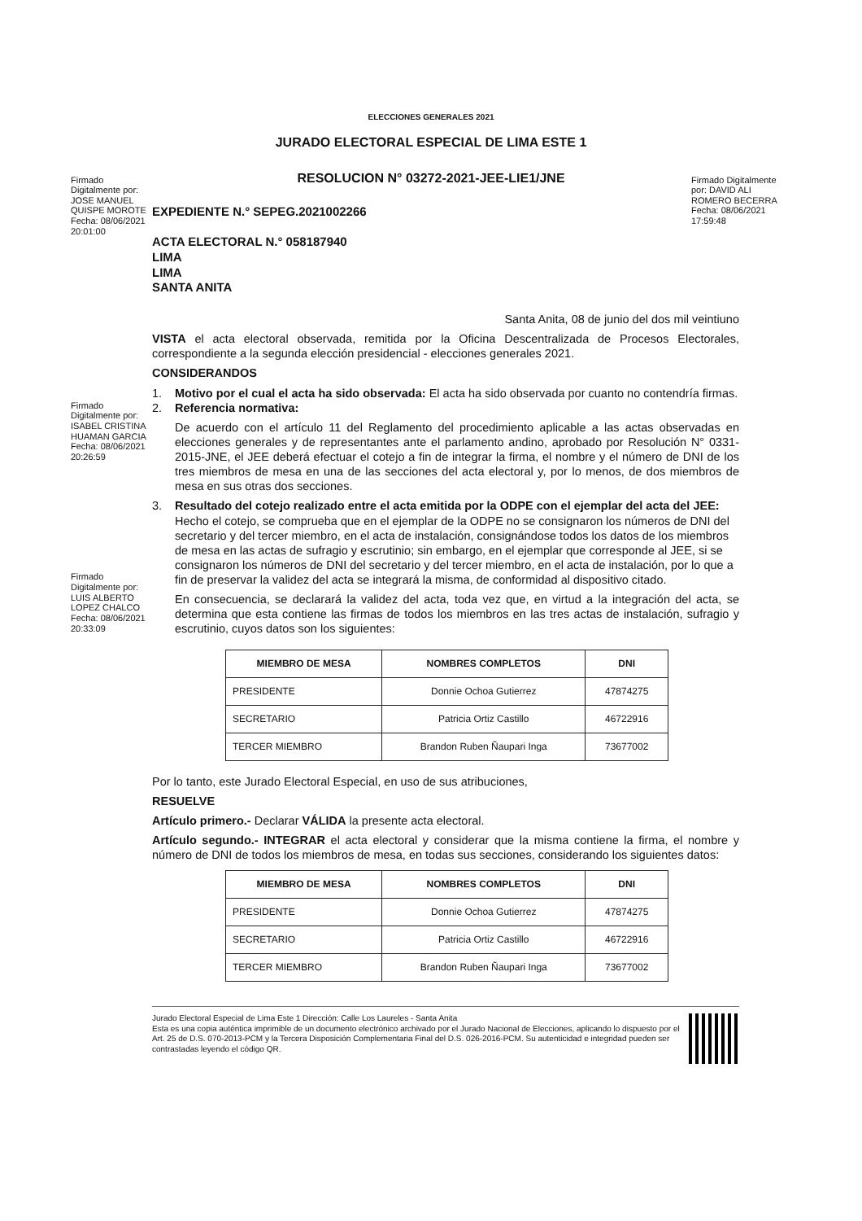ELECCIONES GENERALES 2021
JURADO ELECTORAL ESPECIAL DE LIMA ESTE 1
RESOLUCION N° 03272-2021-JEE-LIE1/JNE
Firmado Digitalmente por: JOSE MANUEL QUISPE MOROTE Fecha: 08/06/2021 20:01:00
EXPEDIENTE N.° SEPEG.2021002266
ACTA ELECTORAL N.° 058187940
LIMA
LIMA
SANTA ANITA
Firmado Digitalmente por: DAVID ALI ROMERO BECERRA Fecha: 08/06/2021 17:59:48
Santa Anita, 08 de junio del dos mil veintiuno
VISTA el acta electoral observada, remitida por la Oficina Descentralizada de Procesos Electorales, correspondiente a la segunda elección presidencial - elecciones generales 2021.
CONSIDERANDOS
1. Motivo por el cual el acta ha sido observada: El acta ha sido observada por cuanto no contendría firmas.
Firmado Digitalmente por: ISABEL CRISTINA HUAMAN GARCIA Fecha: 08/06/2021 20:26:59
2. Referencia normativa:
De acuerdo con el artículo 11 del Reglamento del procedimiento aplicable a las actas observadas en elecciones generales y de representantes ante el parlamento andino, aprobado por Resolución N° 0331-2015-JNE, el JEE deberá efectuar el cotejo a fin de integrar la firma, el nombre y el número de DNI de los tres miembros de mesa en una de las secciones del acta electoral y, por lo menos, de dos miembros de mesa en sus otras dos secciones.
Firmado Digitalmente por: LUIS ALBERTO LOPEZ CHALCO Fecha: 08/06/2021 20:33:09
3. Resultado del cotejo realizado entre el acta emitida por la ODPE con el ejemplar del acta del JEE: Hecho el cotejo, se comprueba que en el ejemplar de la ODPE no se consignaron los números de DNI del secretario y del tercer miembro, en el acta de instalación, consignándose todos los datos de los miembros de mesa en las actas de sufragio y escrutinio; sin embargo, en el ejemplar que corresponde al JEE, si se consignaron los números de DNI del secretario y del tercer miembro, en el acta de instalación, por lo que a fin de preservar la validez del acta se integrará la misma, de conformidad al dispositivo citado.
En consecuencia, se declarará la validez del acta, toda vez que, en virtud a la integración del acta, se determina que esta contiene las firmas de todos los miembros en las tres actas de instalación, sufragio y escrutinio, cuyos datos son los siguientes:
| MIEMBRO DE MESA | NOMBRES COMPLETOS | DNI |
| --- | --- | --- |
| PRESIDENTE | Donnie Ochoa Gutierrez | 47874275 |
| SECRETARIO | Patricia Ortiz Castillo | 46722916 |
| TERCER MIEMBRO | Brandon Ruben Ñaupari Inga | 73677002 |
Por lo tanto, este Jurado Electoral Especial, en uso de sus atribuciones,
RESUELVE
Artículo primero.- Declarar VÁLIDA la presente acta electoral.
Artículo segundo.- INTEGRAR el acta electoral y considerar que la misma contiene la firma, el nombre y número de DNI de todos los miembros de mesa, en todas sus secciones, considerando los siguientes datos:
| MIEMBRO DE MESA | NOMBRES COMPLETOS | DNI |
| --- | --- | --- |
| PRESIDENTE | Donnie Ochoa Gutierrez | 47874275 |
| SECRETARIO | Patricia Ortiz Castillo | 46722916 |
| TERCER MIEMBRO | Brandon Ruben Ñaupari Inga | 73677002 |
Jurado Electoral Especial de Lima Este 1 Dirección: Calle Los Laureles - Santa Anita
Esta es una copia auténtica imprimible de un documento electrónico archivado por el Jurado Nacional de Elecciones, aplicando lo dispuesto por el Art. 25 de D.S. 070-2013-PCM y la Tercera Disposición Complementaria Final del D.S. 026-2016-PCM. Su autenticidad e integridad pueden ser contrastadas leyendo el código QR.